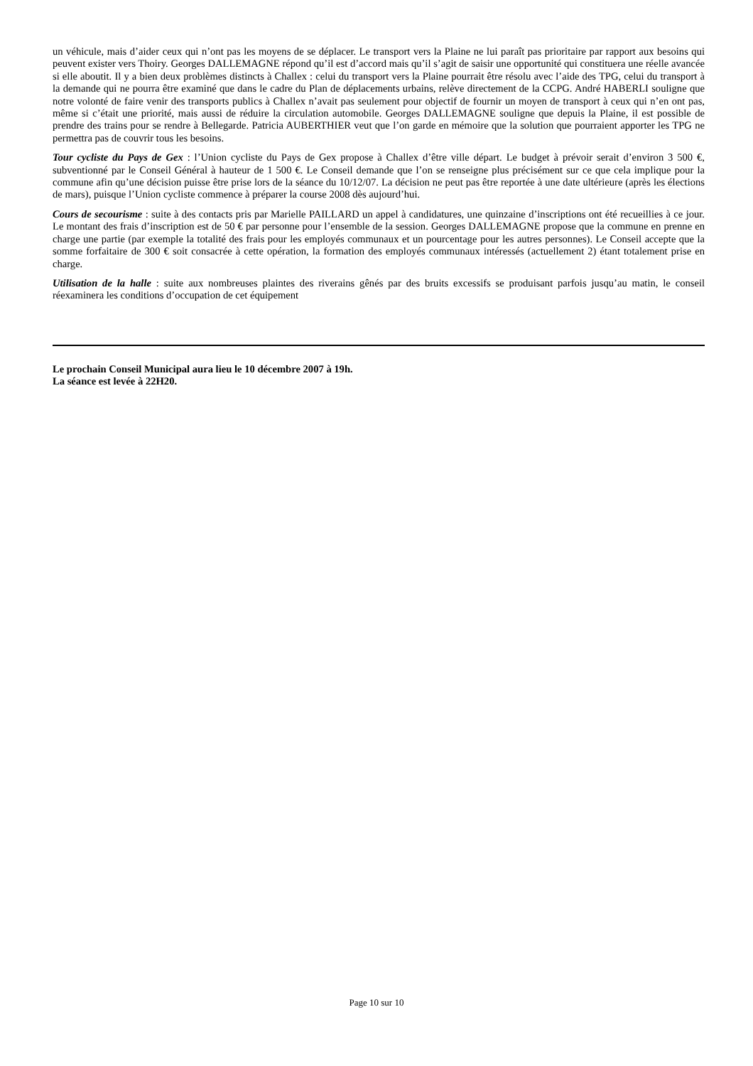un véhicule, mais d’aider ceux qui n’ont pas les moyens de se déplacer. Le transport vers la Plaine ne lui paraît pas prioritaire par rapport aux besoins qui peuvent exister vers Thoiry. Georges DALLEMAGNE répond qu’il est d’accord mais qu’il s’agit de saisir une opportunité qui constituera une réelle avancée si elle aboutit. Il y a bien deux problèmes distincts à Challex : celui du transport vers la Plaine pourrait être résolu avec l’aide des TPG, celui du transport à la demande qui ne pourra être examiné que dans le cadre du Plan de déplacements urbains, relève directement de la CCPG. André HABERLI souligne que notre volonté de faire venir des transports publics à Challex n’avait pas seulement pour objectif de fournir un moyen de transport à ceux qui n’en ont pas, même si c’était une priorité, mais aussi de réduire la circulation automobile. Georges DALLEMAGNE souligne que depuis la Plaine, il est possible de prendre des trains pour se rendre à Bellegarde. Patricia AUBERTHIER veut que l’on garde en mémoire que la solution que pourraient apporter les TPG ne permettra pas de couvrir tous les besoins.
Tour cycliste du Pays de Gex : l’Union cycliste du Pays de Gex propose à Challex d’être ville départ. Le budget à prévoir serait d’environ 3 500 €, subventionné par le Conseil Général à hauteur de 1 500 €. Le Conseil demande que l’on se renseigne plus précisément sur ce que cela implique pour la commune afin qu’une décision puisse être prise lors de la séance du 10/12/07. La décision ne peut pas être reportée à une date ultérieure (après les élections de mars), puisque l’Union cycliste commence à préparer la course 2008 dès aujourd’hui.
Cours de secourisme : suite à des contacts pris par Marielle PAILLARD un appel à candidatures, une quinzaine d’inscriptions ont été recueillies à ce jour. Le montant des frais d’inscription est de 50 € par personne pour l’ensemble de la session. Georges DALLEMAGNE propose que la commune en prenne en charge une partie (par exemple la totalité des frais pour les employés communaux et un pourcentage pour les autres personnes). Le Conseil accepte que la somme forfaitaire de 300 € soit consacrée à cette opération, la formation des employés communaux intéressés (actuellement 2) étant totalement prise en charge.
Utilisation de la halle : suite aux nombreuses plaintes des riverains gênés par des bruits excessifs se produisant parfois jusqu’au matin, le conseil réexaminera les conditions d’occupation de cet équipement
Le prochain Conseil Municipal aura lieu le 10 décembre 2007 à 19h.
La séance est levée à 22H20.
Page 10 sur 10